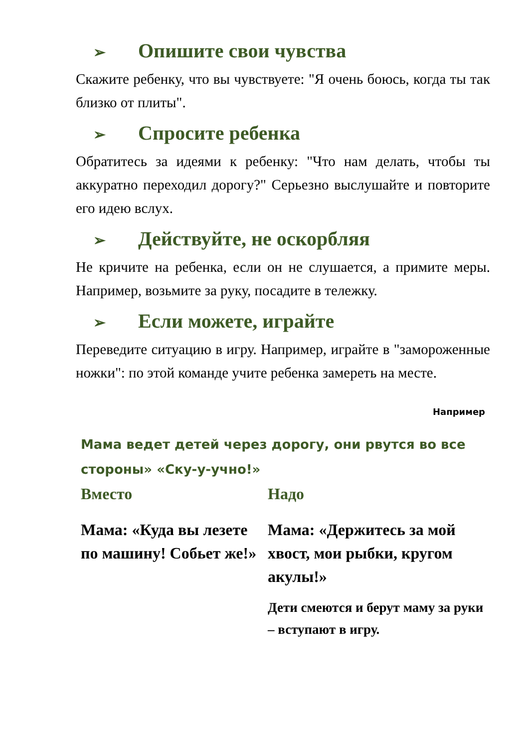➢ Опишите свои чувства
Скажите ребенку, что вы чувствуете: "Я очень боюсь, когда ты так близко от плиты".
➢ Спросите ребенка
Обратитесь за идеями к ребенку: "Что нам делать, чтобы ты аккуратно переходил дорогу?" Серьезно выслушайте и повторите его идею вслух.
➢ Действуйте, не оскорбляя
Не кричите на ребенка, если он не слушается, а примите меры. Например, возьмите за руку, посадите в тележку.
➢ Если можете, играйте
Переведите ситуацию в игру. Например, играйте в "замороженные ножки": по этой команде учите ребенка замереть на месте.
Например
Мама ведет детей через дорогу, они рвутся во все стороны» «Ску-у-учно!»
Вместо
Мама: «Куда вы лезете по машину! Собьет же!»
Надо
Мама: «Держитесь за мой хвост, мои рыбки, кругом акулы!»
Дети смеются и берут маму за руки – вступают в игру.